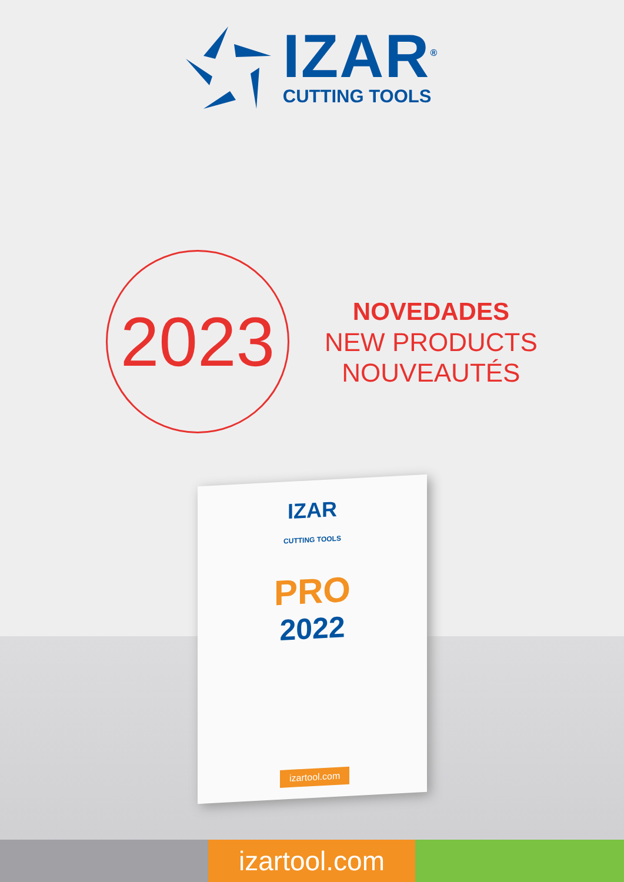IZAR<sup>®</sup>
CUTTING TOOLS
2023
NOVEDADES
NEW PRODUCTS
NOUVEAUTÉS
IZAR
CUTTING TOOLS
PRO
2022
izartool.com
izartool.com